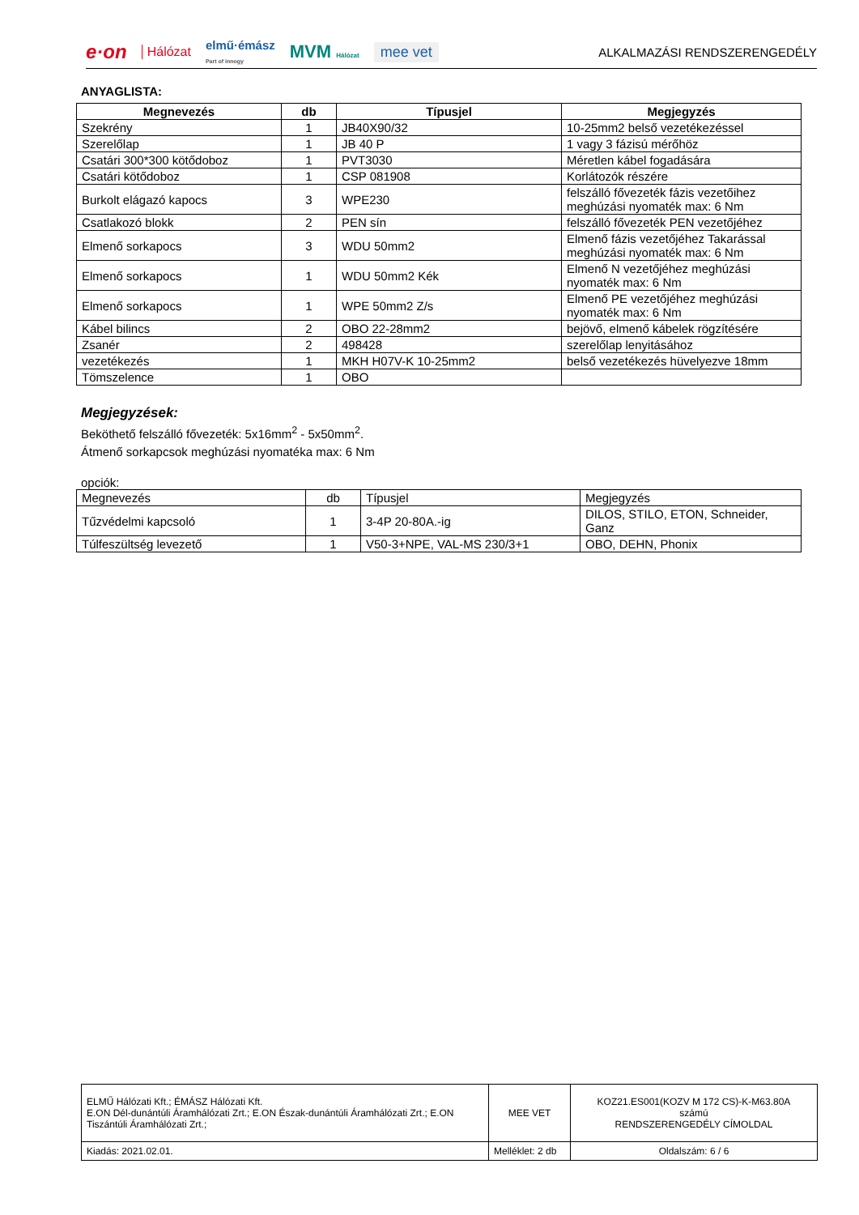e·on Hálózat elmű·émász
Part of innogy MVM Hálózat mee vet
ALKALMAZÁSI RENDSZERENGEDÉLY
ANYAGLISTA:
| Megnevezés | db | Típusjel | Megjegyzés |
| --- | --- | --- | --- |
| Szekrény | 1 | JB40X90/32 | 10-25mm2 belső vezetékezéssel |
| Szerelőlap | 1 | JB 40 P | 1 vagy 3 fázisú mérőhöz |
| Csatári 300*300 kötődoboz | 1 | PVT3030 | Méretlen kábel fogadására |
| Csatári kötődoboz | 1 | CSP 081908 | Korlátozók részére |
| Burkolt elágazó kapocs | 3 | WPE230 | felszálló fővezeték fázis vezetőihez meghúzási nyomaték max: 6 Nm |
| Csatlakozó blokk | 2 | PEN sín | felszálló fővezeték PEN vezetőjéhez |
| Elmenő sorkapocs | 3 | WDU 50mm2 | Elmenő fázis vezetőjéhez Takarással meghúzási nyomaték max: 6 Nm |
| Elmenő sorkapocs | 1 | WDU 50mm2 Kék | Elmenő N vezetőjéhez meghúzási nyomaték max: 6 Nm |
| Elmenő sorkapocs | 1 | WPE 50mm2 Z/s | Elmenő PE vezetőjéhez meghúzási nyomaték max: 6 Nm |
| Kábel bilincs | 2 | OBO 22-28mm2 | bejövő, elmenő kábelek rögzítésére |
| Zsanér | 2 | 498428 | szerelőlap lenyitásához |
| vezetékezés | 1 | MKH H07V-K 10-25mm2 | belső vezetékezés hüvelyezve 18mm |
| Tömszelence | 1 | OBO | |
Megjegyzések:
Beköthető felszálló fővezeték: 5x16mm<sup>2</sup> - 5x50mm<sup>2</sup>.
Átmenő sorkapcsok meghúzási nyomatéka max: 6 Nm
opciók:
| Megnevezés | db | Típusjel | Megjegyzés |
| Tűzvédelmi kapcsoló | 1 | 3-4P 20-80A.-ig | DILOS, STILO, ETON, Schneider, Ganz |
| Túlfeszültség levezető | 1 | V50-3+NPE, VAL-MS 230/3+1 | OBO, DEHN, Phonix |
| ELMŰ Hálózati Kft.; ÉMÁSZ Hálózati Kft. E.ON Dél-dunántúli Áramhálózati Zrt.; E.ON Észak-dunántúli Áramhálózati Zrt.; E.ON Tiszántúli Áramhálózati Zrt.; | MEE VET | KOZ21.ES001(KOZV M 172 CS)-K-M63.80A számú RENDSZERENGEDÉLY CÍMOLDAL |
| Kiadás: 2021.02.01. | Melléklet: 2 db | Oldalszám: 6 / 6 |